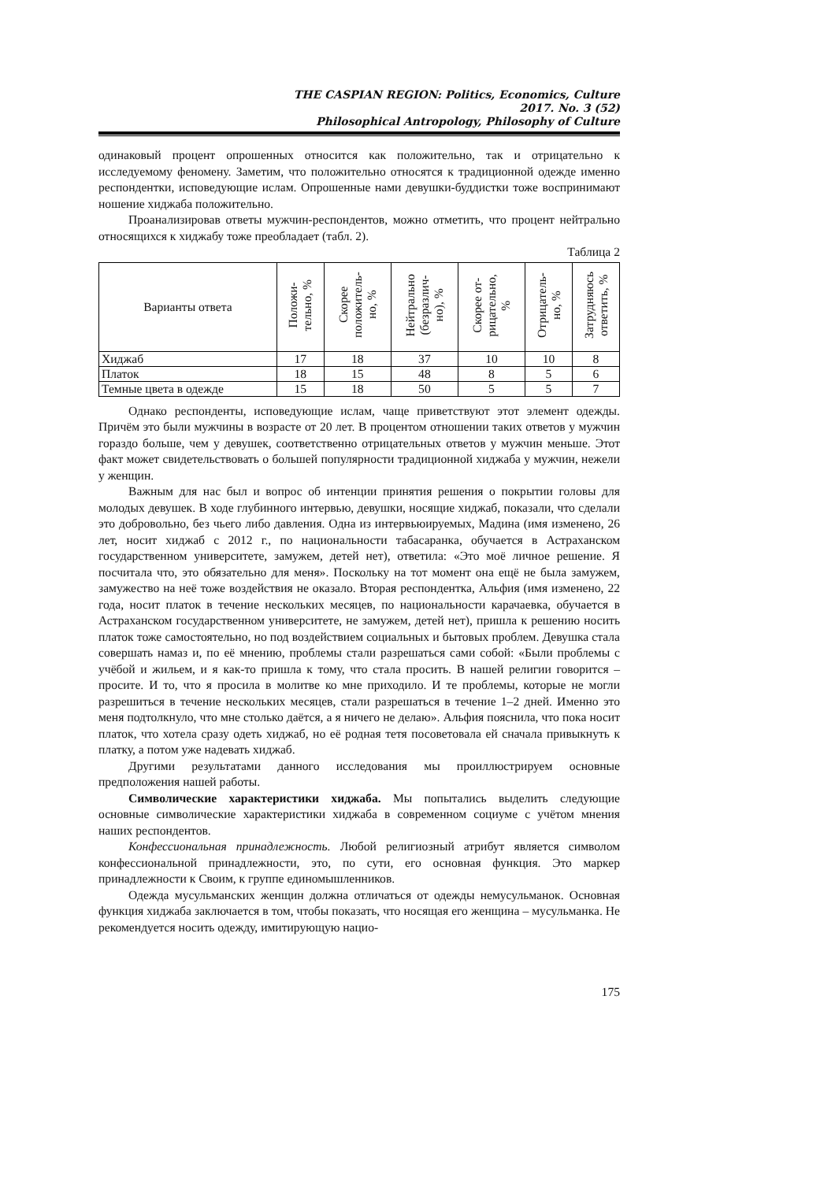THE CASPIAN REGION: Politics, Economics, Culture
2017. No. 3 (52)
Philosophical Antropology, Philosophy of Culture
одинаковый процент опрошенных относится как положительно, так и отрицательно к исследуемому феномену. Заметим, что положительно относятся к традиционной одежде именно респондентки, исповедующие ислам. Опрошенные нами девушки-буддистки тоже воспринимают ношение хиджаба положительно.
Проанализировав ответы мужчин-респондентов, можно отметить, что процент нейтрально относящихся к хиджабу тоже преобладает (табл. 2).
Таблица 2
| Варианты ответа | Положи- тельно, % | Скорее положитель- но, % | Нейтрально (безразлич- но), % | Скорее от- рицательно, % | Отрицатель- но, % | Затрудняюсь ответить, % |
| --- | --- | --- | --- | --- | --- | --- |
| Хиджаб | 17 | 18 | 37 | 10 | 10 | 8 |
| Платок | 18 | 15 | 48 | 8 | 5 | 6 |
| Темные цвета в одежде | 15 | 18 | 50 | 5 | 5 | 7 |
Однако респонденты, исповедующие ислам, чаще приветствуют этот элемент одежды. Причём это были мужчины в возрасте от 20 лет. В процентом отношении таких ответов у мужчин гораздо больше, чем у девушек, соответственно отрицательных ответов у мужчин меньше. Этот факт может свидетельствовать о большей популярности традиционной хиджаба у мужчин, нежели у женщин.
Важным для нас был и вопрос об интенции принятия решения о покрытии головы для молодых девушек. В ходе глубинного интервью, девушки, носящие хиджаб, показали, что сделали это добровольно, без чьего либо давления. Одна из интервьюируемых, Мадина (имя изменено, 26 лет, носит хиджаб с 2012 г., по национальности табасаранка, обучается в Астраханском государственном университете, замужем, детей нет), ответила: «Это моё личное решение. Я посчитала что, это обязательно для меня». Поскольку на тот момент она ещё не была замужем, замужество на неё тоже воздействия не оказало. Вторая респондентка, Альфия (имя изменено, 22 года, носит платок в течение нескольких месяцев, по национальности карачаевка, обучается в Астраханском государственном университете, не замужем, детей нет), пришла к решению носить платок тоже самостоятельно, но под воздействием социальных и бытовых проблем. Девушка стала совершать намаз и, по её мнению, проблемы стали разрешаться сами собой: «Были проблемы с учёбой и жильем, и я как-то пришла к тому, что стала просить. В нашей религии говорится – просите. И то, что я просила в молитве ко мне приходило. И те проблемы, которые не могли разрешиться в течение нескольких месяцев, стали разрешаться в течение 1–2 дней. Именно это меня подтолкнуло, что мне столько даётся, а я ничего не делаю». Альфия пояснила, что пока носит платок, что хотела сразу одеть хиджаб, но её родная тетя посоветовала ей сначала привыкнуть к платку, а потом уже надевать хиджаб.
Другими результатами данного исследования мы проиллюстрируем основные предположения нашей работы.
Символические характеристики хиджаба. Мы попытались выделить следующие основные символические характеристики хиджаба в современном социуме с учётом мнения наших респондентов.
Конфессиональная принадлежность. Любой религиозный атрибут является символом конфессиональной принадлежности, это, по сути, его основная функция. Это маркер принадлежности к Своим, к группе единомышленников.
Одежда мусульманских женщин должна отличаться от одежды немусульманок. Основная функция хиджаба заключается в том, чтобы показать, что носящая его женщина – мусульманка. Не рекомендуется носить одежду, имитирующую нацио-
175